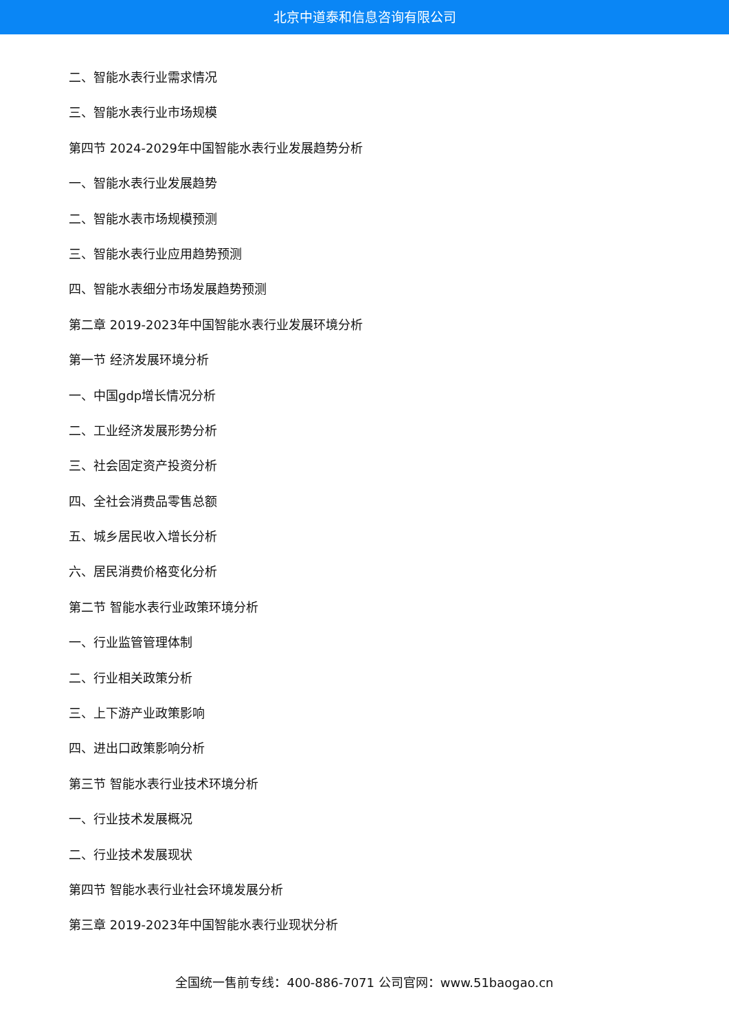北京中道泰和信息咨询有限公司
二、智能水表行业需求情况
三、智能水表行业市场规模
第四节 2024-2029年中国智能水表行业发展趋势分析
一、智能水表行业发展趋势
二、智能水表市场规模预测
三、智能水表行业应用趋势预测
四、智能水表细分市场发展趋势预测
第二章 2019-2023年中国智能水表行业发展环境分析
第一节 经济发展环境分析
一、中国gdp增长情况分析
二、工业经济发展形势分析
三、社会固定资产投资分析
四、全社会消费品零售总额
五、城乡居民收入增长分析
六、居民消费价格变化分析
第二节 智能水表行业政策环境分析
一、行业监管管理体制
二、行业相关政策分析
三、上下游产业政策影响
四、进出口政策影响分析
第三节 智能水表行业技术环境分析
一、行业技术发展概况
二、行业技术发展现状
第四节 智能水表行业社会环境发展分析
第三章 2019-2023年中国智能水表行业现状分析
全国统一售前专线：400-886-7071 公司官网：www.51baogao.cn